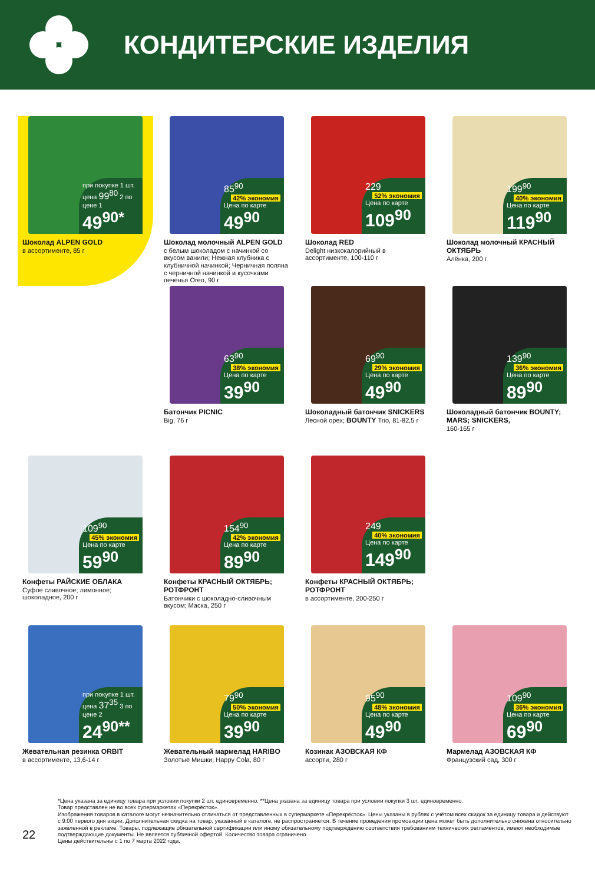КОНДИТЕРСКИЕ ИЗДЕЛИЯ
при покупке 1 шт. цена 99<sup>80</sup> 2 по цене 1
49<sup>90*</sup>
Шоколад ALPEN GOLD
в ассортименте, 85 г
85<sup>90</sup> 42% экономия
Цена по карте
49<sup>90</sup>
Шоколад молочный ALPEN GOLD
с белым шоколадом с начинкой со вкусом ванили; Нежная клубника с клубничной начинкой; Черничная поляна с черничной начинкой и кусочками печенья Oreo, 90 г
229 52% экономия
Цена по карте
109<sup>90</sup>
Шоколад RED
Delight низкокалорийный в ассортименте, 100-110 г
199<sup>90</sup> 40% экономия
Цена по карте
119<sup>90</sup>
Шоколад молочный КРАСНЫЙ ОКТЯБРЬ
Алёнка, 200 г
63<sup>90</sup> 38% экономия
Цена по карте
39<sup>90</sup>
Батончик PICNIC
Big, 76 г
69<sup>90</sup> 29% экономия
Цена по карте
49<sup>90</sup>
Шоколадный батончик SNICKERS Лесной орех; BOUNTY Trio, 81-82,5 г
139<sup>90</sup> 36% экономия
Цена по карте
89<sup>90</sup>
Шоколадный батончик BOUNTY; MARS; SNICKERS,
160-165 г
109<sup>90</sup> 45% экономия
Цена по карте
59<sup>90</sup>
Конфеты РАЙСКИЕ ОБЛАКА
Суфле сливочное; лимонное; шоколадное, 200 г
154<sup>90</sup> 42% экономия
Цена по карте
89<sup>90</sup>
Конфеты КРАСНЫЙ ОКТЯБРЬ; РОТФРОНТ
Батончики с шоколадно-сливочным вкусом; Маска, 250 г
249 40% экономия
Цена по карте
149<sup>90</sup>
Конфеты КРАСНЫЙ ОКТЯБРЬ; РОТФРОНТ
в ассортименте, 200-250 г
при покупке 1 шт. цена 37<sup>35</sup> 3 по цене 2
24<sup>90**</sup>
Жевательная резинка ORBIT
в ассортименте, 13,6-14 г
79<sup>90</sup> 50% экономия
Цена по карте
39<sup>90</sup>
Жевательный мармелад HARIBO
Золотые Мишки; Happy Cola, 80 г
95<sup>90</sup> 48% экономия
Цена по карте
49<sup>90</sup>
Козинак АЗОВСКАЯ КФ
ассорти, 280 г
109<sup>90</sup> 36% экономия
Цена по карте
69<sup>90</sup>
Мармелад АЗОВСКАЯ КФ
Французский сад, 300 г
22
*Цена указана за единицу товара при условии покупки 2 шт. единовременно. **Цена указана за единицу товара при условии покупки 3 шт. единовременно.
Товар представлен не во всех супермаркетах «Перекрёсток».
Изображения товаров в каталоге могут незначительно отличаться от представленных в супермаркете «Перекрёсток». Цены указаны в рублях с учётом всех скидок за единицу товара и действуют с 9:00 первого дня акции. Дополнительная скидка на товар, указанный в каталоге, не распространяется. В течение проведения промоакции цена может быть дополнительно снижена относительно заявленной в рекламе. Товары, подлежащие обязательной сертификации или иному обязательному подтверждению соответствия требованиям технических регламентов, имеют необходимые подтверждающие документы. Не является публичной офертой. Количество товара ограничено.
Цены действительны с 1 по 7 марта 2022 года.